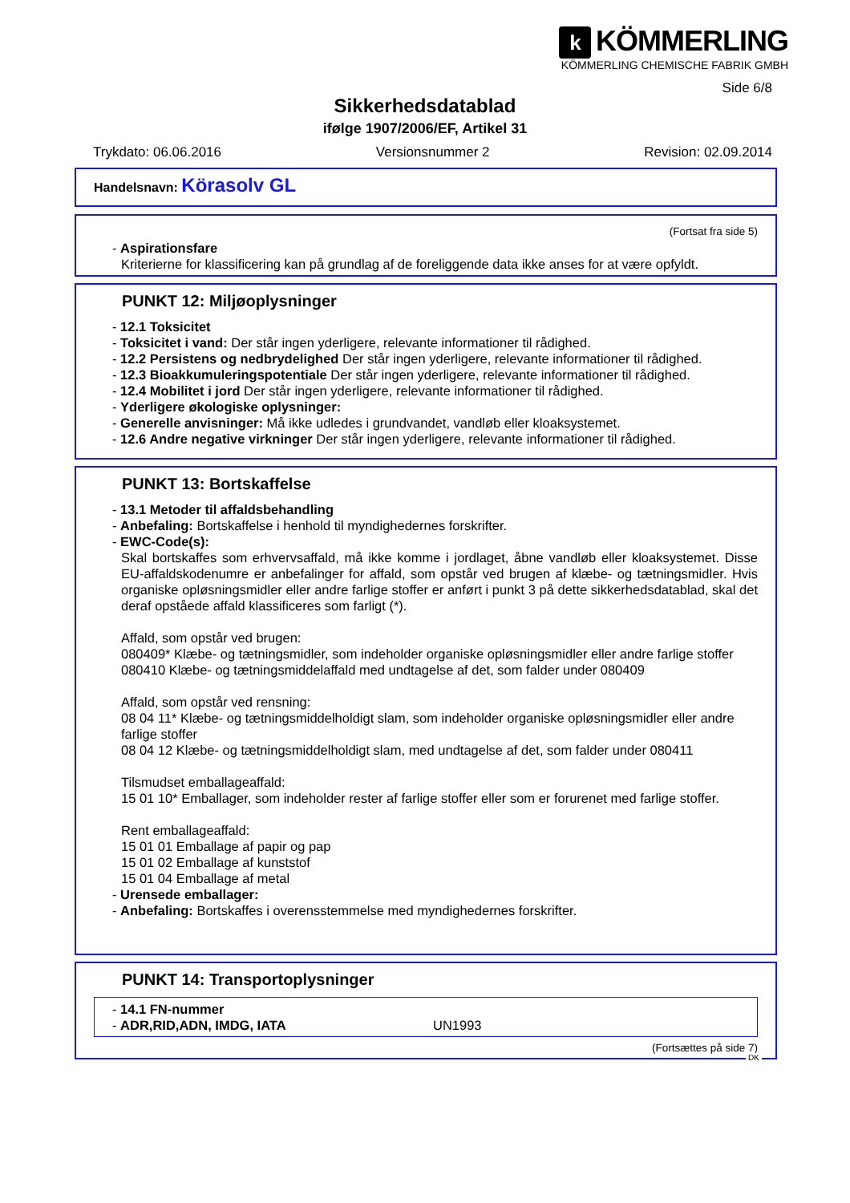k KÖMMERLING
KÖMMERLING CHEMISCHE FABRIK GMBH
Side 6/8
Sikkerhedsdatablad
ifølge 1907/2006/EF, Artikel 31
Trykdato: 06.06.2016 Versionsnummer 2 Revision: 02.09.2014
Handelsnavn: Körasolv GL
(Fortsat fra side 5)
- Aspirationsfare
Kriterierne for klassificering kan på grundlag af de foreliggende data ikke anses for at være opfyldt.
PUNKT 12: Miljøoplysninger
- 12.1 Toksicitet
- Toksicitet i vand: Der står ingen yderligere, relevante informationer til rådighed.
- 12.2 Persistens og nedbrydelighed Der står ingen yderligere, relevante informationer til rådighed.
- 12.3 Bioakkumuleringspotentiale Der står ingen yderligere, relevante informationer til rådighed.
- 12.4 Mobilitet i jord Der står ingen yderligere, relevante informationer til rådighed.
- Yderligere økologiske oplysninger:
- Generelle anvisninger: Må ikke udledes i grundvandet, vandløb eller kloaksystemet.
- 12.6 Andre negative virkninger Der står ingen yderligere, relevante informationer til rådighed.
PUNKT 13: Bortskaffelse
- 13.1 Metoder til affaldsbehandling
- Anbefaling: Bortskaffelse i henhold til myndighedernes forskrifter.
- EWC-Code(s):
Skal bortskaffes som erhvervsaffald, må ikke komme i jordlaget, åbne vandløb eller kloaksystemet. Disse EU-affaldskodenumre er anbefalinger for affald, som opstår ved brugen af klæbe- og tætningsmidler. Hvis organiske opløsningsmidler eller andre farlige stoffer er anført i punkt 3 på dette sikkerhedsdatablad, skal det deraf opståede affald klassificeres som farligt (*).
Affald, som opstår ved brugen:
080409* Klæbe- og tætningsmidler, som indeholder organiske opløsningsmidler eller andre farlige stoffer
080410 Klæbe- og tætningsmiddelaffald med undtagelse af det, som falder under 080409
Affald, som opstår ved rensning:
08 04 11* Klæbe- og tætningsmiddelholdigt slam, som indeholder organiske opløsningsmidler eller andre farlige stoffer
08 04 12 Klæbe- og tætningsmiddelholdigt slam, med undtagelse af det, som falder under 080411
Tilsmudset emballageaffald:
15 01 10* Emballager, som indeholder rester af farlige stoffer eller som er forurenet med farlige stoffer.
Rent emballageaffald:
15 01 01 Emballage af papir og pap
15 01 02 Emballage af kunststof
15 01 04 Emballage af metal
- Urensede emballager:
- Anbefaling: Bortskaffes i overensstemmelse med myndighedernes forskrifter.
PUNKT 14: Transportoplysninger
- 14.1 FN-nummer
- ADR,RID,ADN, IMDG, IATA UN1993
(Fortsættes på side 7)
DK